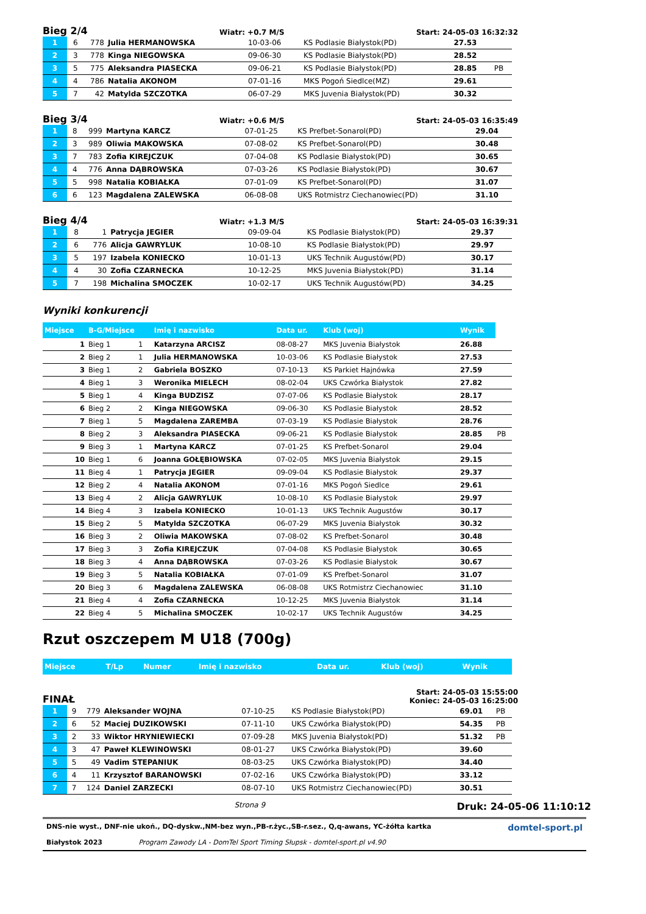Bieg 2/4 Wiatr: +0.7 M/S Start: 24-05-03 16:32:32
| 1 | 6 | 778 | Julia HERMANOWSKA | 10-03-06 | KS Podlasie Białystok(PD) | 27.53 | |
| 2 | 3 | 778 | Kinga NIEGOWSKA | 09-06-30 | KS Podlasie Białystok(PD) | 28.52 | |
| 3 | 5 | 775 | Aleksandra PIASECKA | 09-06-21 | KS Podlasie Białystok(PD) | 28.85 | PB |
| 4 | 4 | 786 | Natalia AKONOM | 07-01-16 | MKS Pogoń Siedlce(MZ) | 29.61 | |
| 5 | 7 | 42 | Matylda SZCZOTKA | 06-07-29 | MKS Juvenia Białystok(PD) | 30.32 | |
Bieg 3/4 Wiatr: +0.6 M/S Start: 24-05-03 16:35:49
| 1 | 8 | 999 | Martyna KARCZ | 07-01-25 | KS Prefbet-Sonarol(PD) | 29.04 |
| 2 | 3 | 989 | Oliwia MAKOWSKA | 07-08-02 | KS Prefbet-Sonarol(PD) | 30.48 |
| 3 | 7 | 783 | Zofia KIREJCZUK | 07-04-08 | KS Podlasie Białystok(PD) | 30.65 |
| 4 | 4 | 776 | Anna DĄBROWSKA | 07-03-26 | KS Podlasie Białystok(PD) | 30.67 |
| 5 | 5 | 998 | Natalia KOBIAŁKA | 07-01-09 | KS Prefbet-Sonarol(PD) | 31.07 |
| 6 | 6 | 123 | Magdalena ZALEWSKA | 06-08-08 | UKS Rotmistrz Ciechanowiec(PD) | 31.10 |
Bieg 4/4 Wiatr: +1.3 M/S Start: 24-05-03 16:39:31
| 1 | 8 | 1 | Patrycja JEGIER | 09-09-04 | KS Podlasie Białystok(PD) | 29.37 |
| 2 | 6 | 776 | Alicja GAWRYLUK | 10-08-10 | KS Podlasie Białystok(PD) | 29.97 |
| 3 | 5 | 197 | Izabela KONIECKO | 10-01-13 | UKS Technik Augustów(PD) | 30.17 |
| 4 | 4 | 30 | Zofia CZARNECKA | 10-12-25 | MKS Juvenia Białystok(PD) | 31.14 |
| 5 | 7 | 198 | Michalina SMOCZEK | 10-02-17 | UKS Technik Augustów(PD) | 34.25 |
Wyniki konkurencji
| Miejsce | B-G/Miejsce | | Imię i nazwisko | Data ur. | Klub (woj) | Wynik | |
| --- | --- | --- | --- | --- | --- | --- | --- |
| 1 | Bieg 1 | 1 | Katarzyna ARCISZ | 08-08-27 | MKS Juvenia Białystok | 26.88 | |
| 2 | Bieg 2 | 1 | Julia HERMANOWSKA | 10-03-06 | KS Podlasie Białystok | 27.53 | |
| 3 | Bieg 1 | 2 | Gabriela BOSZKO | 07-10-13 | KS Parkiet Hajnówka | 27.59 | |
| 4 | Bieg 1 | 3 | Weronika MIELECH | 08-02-04 | UKS Czwórka Białystok | 27.82 | |
| 5 | Bieg 1 | 4 | Kinga BUDZISZ | 07-07-06 | KS Podlasie Białystok | 28.17 | |
| 6 | Bieg 2 | 2 | Kinga NIEGOWSKA | 09-06-30 | KS Podlasie Białystok | 28.52 | |
| 7 | Bieg 1 | 5 | Magdalena ZAREMBA | 07-03-19 | KS Podlasie Białystok | 28.76 | |
| 8 | Bieg 2 | 3 | Aleksandra PIASECKA | 09-06-21 | KS Podlasie Białystok | 28.85 | PB |
| 9 | Bieg 3 | 1 | Martyna KARCZ | 07-01-25 | KS Prefbet-Sonarol | 29.04 | |
| 10 | Bieg 1 | 6 | Joanna GOŁĘBIOWSKA | 07-02-05 | MKS Juvenia Białystok | 29.15 | |
| 11 | Bieg 4 | 1 | Patrycja JEGIER | 09-09-04 | KS Podlasie Białystok | 29.37 | |
| 12 | Bieg 2 | 4 | Natalia AKONOM | 07-01-16 | MKS Pogoń Siedlce | 29.61 | |
| 13 | Bieg 4 | 2 | Alicja GAWRYLUK | 10-08-10 | KS Podlasie Białystok | 29.97 | |
| 14 | Bieg 4 | 3 | Izabela KONIECKO | 10-01-13 | UKS Technik Augustów | 30.17 | |
| 15 | Bieg 2 | 5 | Matylda SZCZOTKA | 06-07-29 | MKS Juvenia Białystok | 30.32 | |
| 16 | Bieg 3 | 2 | Oliwia MAKOWSKA | 07-08-02 | KS Prefbet-Sonarol | 30.48 | |
| 17 | Bieg 3 | 3 | Zofia KIREJCZUK | 07-04-08 | KS Podlasie Białystok | 30.65 | |
| 18 | Bieg 3 | 4 | Anna DĄBROWSKA | 07-03-26 | KS Podlasie Białystok | 30.67 | |
| 19 | Bieg 3 | 5 | Natalia KOBIAŁKA | 07-01-09 | KS Prefbet-Sonarol | 31.07 | |
| 20 | Bieg 3 | 6 | Magdalena ZALEWSKA | 06-08-08 | UKS Rotmistrz Ciechanowiec | 31.10 | |
| 21 | Bieg 4 | 4 | Zofia CZARNECKA | 10-12-25 | MKS Juvenia Białystok | 31.14 | |
| 22 | Bieg 4 | 5 | Michalina SMOCZEK | 10-02-17 | UKS Technik Augustów | 34.25 | |
Rzut oszczepem M U18 (700g)
| Miejsce | T/Lp | Numer | Imię i nazwisko | Data ur. | Klub (woj) | Wynik |
| --- | --- | --- | --- | --- | --- | --- |
FINAŁ Start: 24-05-03 15:55:00
Koniec: 24-05-03 16:25:00
| 1 | 9 | 779 | Aleksander WOJNA | 07-10-25 | KS Podlasie Białystok(PD) | 69.01 | PB |
| 2 | 6 | 52 | Maciej DUZIKOWSKI | 07-11-10 | UKS Czwórka Białystok(PD) | 54.35 | PB |
| 3 | 2 | 33 | Wiktor HRYNIEWIECKI | 07-09-28 | MKS Juvenia Białystok(PD) | 51.32 | PB |
| 4 | 3 | 47 | Paweł KLEWINOWSKI | 08-01-27 | UKS Czwórka Białystok(PD) | 39.60 | |
| 5 | 5 | 49 | Vadim STEPANIUK | 08-03-25 | UKS Czwórka Białystok(PD) | 34.40 | |
| 6 | 4 | 11 | Krzysztof BARANOWSKI | 07-02-16 | UKS Czwórka Białystok(PD) | 33.12 | |
| 7 | 7 | 124 | Daniel ZARZECKI | 08-07-10 | UKS Rotmistrz Ciechanowiec(PD) | 30.51 | |
Strona 9 Druk: 24-05-06 11:10:12
DNS-nie wyst., DNF-nie ukoń., DQ-dyskw.,NM-bez wyn.,PB-r.życ.,SB-r.sez., Q,q-awans, YC-żółta kartka domtel-sport.pl
Białystok 2023 Program Zawody LA - DomTel Sport Timing Słupsk - domtel-sport.pl v4.90